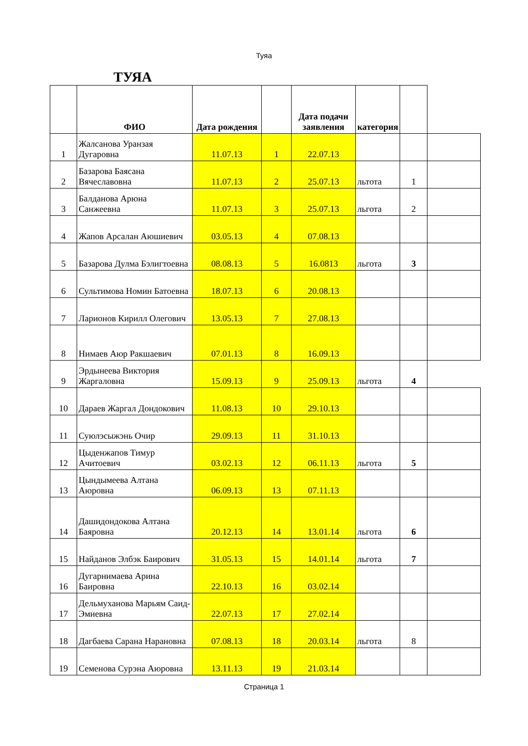Туяа
ТУЯА
| | ФИО | Дата рождения | | Дата подачи заявления | категория | | |
| --- | --- | --- | --- | --- | --- | --- | --- |
| 1 | Жалсанова Уранзая Дугаровна | 11.07.13 | 1 | 22.07.13 | | | |
| 2 | Базарова Баясана Вячеславовна | 11.07.13 | 2 | 25.07.13 | льтота | 1 | |
| 3 | Балданова Арюна Санжеевна | 11.07.13 | 3 | 25.07.13 | льгота | 2 | |
| 4 | Жапов Арсалан Аюшиевич | 03.05.13 | 4 | 07.08.13 | | | |
| 5 | Базарова Дулма Бэлигтоевна | 08.08.13 | 5 | 16.0813 | льгота | 3 | |
| 6 | Сультимова Номин Батоевна | 18.07.13 | 6 | 20.08.13 | | | |
| 7 | Ларионов Кирилл Олегович | 13.05.13 | 7 | 27.08.13 | | | |
| 8 | Нимаев Аюр Ракшаевич | 07.01.13 | 8 | 16.09.13 | | | |
| 9 | Эрдынеева Виктория Жаргаловна | 15.09.13 | 9 | 25.09.13 | льгота | 4 | |
| 10 | Дараев Жаргал Дондокович | 11.08.13 | 10 | 29.10.13 | | | |
| 11 | Суюлэсыжэнь Очир | 29.09.13 | 11 | 31.10.13 | | | |
| 12 | Цыденжапов Тимур Ачитоевич | 03.02.13 | 12 | 06.11.13 | льгота | 5 | |
| 13 | Цындымеева Алтана Аюровна | 06.09.13 | 13 | 07.11.13 | | | |
| 14 | Дашидондокова Алтана Баяровна | 20.12.13 | 14 | 13.01.14 | льгота | 6 | |
| 15 | Найданов Элбэк Баирович | 31.05.13 | 15 | 14.01.14 | льгота | 7 | |
| 16 | Дугарнимаева Арина Баировна | 22.10.13 | 16 | 03.02.14 | | | |
| 17 | Дельмуханова Марьям Саид-Эмиевна | 22.07.13 | 17 | 27.02.14 | | | |
| 18 | Дагбаева Сарана Нарановна | 07.08.13 | 18 | 20.03.14 | льгота | 8 | |
| 19 | Семенова Сурэна Аюровна | 13.11.13 | 19 | 21.03.14 | | | |
Страница 1